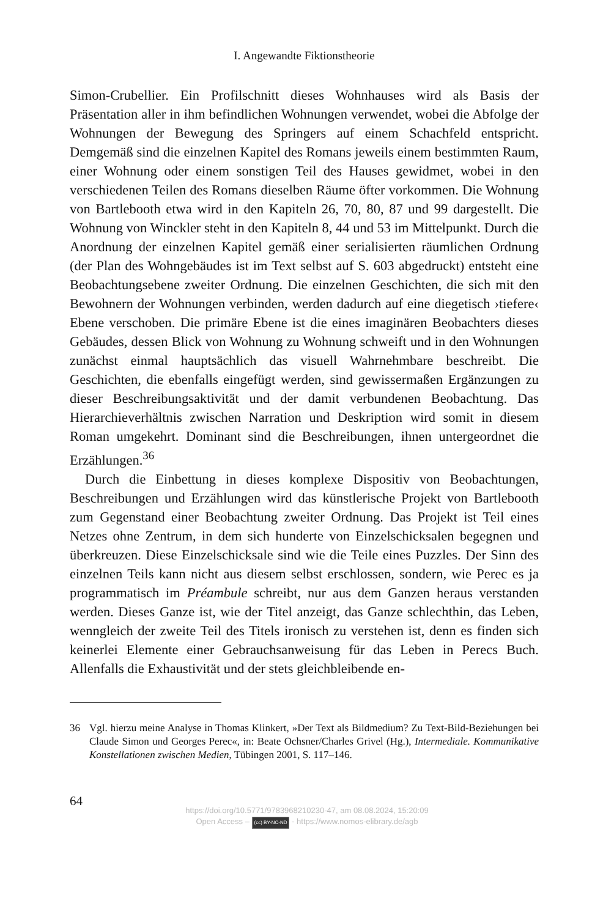I. Angewandte Fiktionstheorie
Simon-Crubellier. Ein Profilschnitt dieses Wohnhauses wird als Basis der Präsentation aller in ihm befindlichen Wohnungen verwendet, wobei die Abfolge der Wohnungen der Bewegung des Springers auf einem Schachfeld entspricht. Demgemäß sind die einzelnen Kapitel des Romans jeweils einem bestimmten Raum, einer Wohnung oder einem sonstigen Teil des Hauses gewidmet, wobei in den verschiedenen Teilen des Romans dieselben Räume öfter vorkommen. Die Wohnung von Bartlebooth etwa wird in den Kapiteln 26, 70, 80, 87 und 99 dargestellt. Die Wohnung von Winckler steht in den Kapiteln 8, 44 und 53 im Mittelpunkt. Durch die Anordnung der einzelnen Kapitel gemäß einer serialisierten räumlichen Ordnung (der Plan des Wohngebäudes ist im Text selbst auf S. 603 abgedruckt) entsteht eine Beobachtungsebene zweiter Ordnung. Die einzelnen Geschichten, die sich mit den Bewohnern der Wohnungen verbinden, werden dadurch auf eine diegetisch ›tiefere‹ Ebene verschoben. Die primäre Ebene ist die eines imaginären Beobachters dieses Gebäudes, dessen Blick von Wohnung zu Wohnung schweift und in den Wohnungen zunächst einmal hauptsächlich das visuell Wahrnehmbare beschreibt. Die Geschichten, die ebenfalls eingefügt werden, sind gewissermaßen Ergänzungen zu dieser Beschreibungsaktivität und der damit verbundenen Beobachtung. Das Hierarchieverhältnis zwischen Narration und Deskription wird somit in diesem Roman umgekehrt. Dominant sind die Beschreibungen, ihnen untergeordnet die Erzählungen.<sup>36</sup>
Durch die Einbettung in dieses komplexe Dispositiv von Beobachtungen, Beschreibungen und Erzählungen wird das künstlerische Projekt von Bartlebooth zum Gegenstand einer Beobachtung zweiter Ordnung. Das Projekt ist Teil eines Netzes ohne Zentrum, in dem sich hunderte von Einzelschicksalen begegnen und überkreuzen. Diese Einzelschicksale sind wie die Teile eines Puzzles. Der Sinn des einzelnen Teils kann nicht aus diesem selbst erschlossen, sondern, wie Perec es ja programmatisch im Préambule schreibt, nur aus dem Ganzen heraus verstanden werden. Dieses Ganze ist, wie der Titel anzeigt, das Ganze schlechthin, das Leben, wenngleich der zweite Teil des Titels ironisch zu verstehen ist, denn es finden sich keinerlei Elemente einer Gebrauchsanweisung für das Leben in Perecs Buch. Allenfalls die Exhaustivität und der stets gleichbleibende en-
36 Vgl. hierzu meine Analyse in Thomas Klinkert, »Der Text als Bildmedium? Zu Text-Bild-Beziehungen bei Claude Simon und Georges Perec«, in: Beate Ochsner/Charles Grivel (Hg.), Intermediale. Kommunikative Konstellationen zwischen Medien, Tübingen 2001, S. 117–146.
64
https://doi.org/10.5771/9783968210230-47, am 08.08.2024, 15:20:09
Open Access – (cc) BY-NC-ND - https://www.nomos-elibrary.de/agb